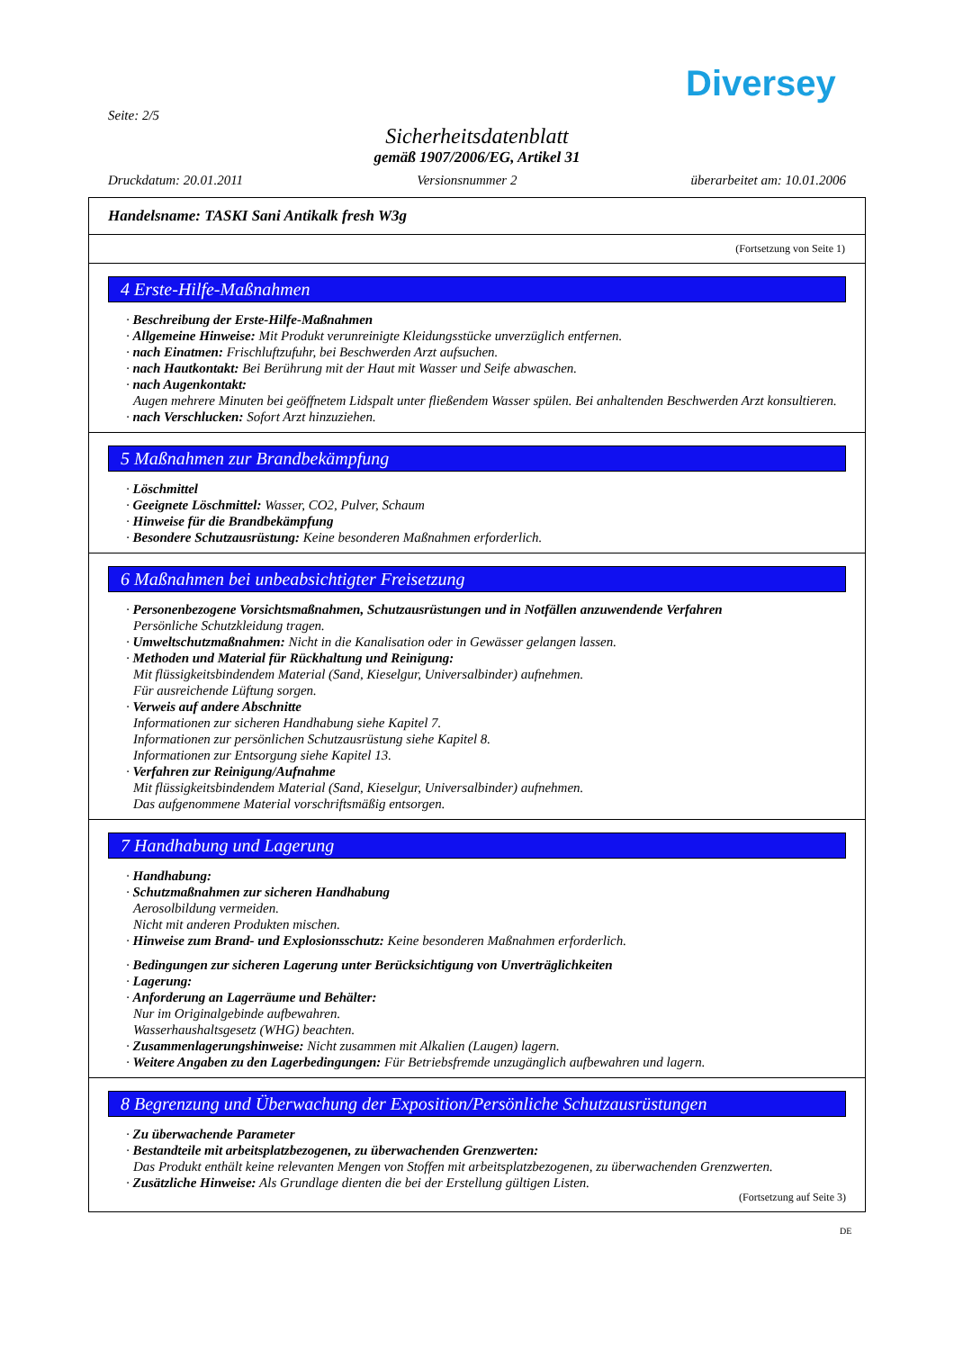Diversey
Seite: 2/5
Sicherheitsdatenblatt
gemäß 1907/2006/EG, Artikel 31
Druckdatum: 20.01.2011 Versionsnummer 2 überarbeitet am: 10.01.2006
Handelsname: TASKI Sani Antikalk fresh W3g
(Fortsetzung von Seite 1)
4 Erste-Hilfe-Maßnahmen
· Beschreibung der Erste-Hilfe-Maßnahmen
· Allgemeine Hinweise: Mit Produkt verunreinigte Kleidungsstücke unverzüglich entfernen.
· nach Einatmen: Frischluftzufuhr, bei Beschwerden Arzt aufsuchen.
· nach Hautkontakt: Bei Berührung mit der Haut mit Wasser und Seife abwaschen.
· nach Augenkontakt:
Augen mehrere Minuten bei geöffnetem Lidspalt unter fließendem Wasser spülen. Bei anhaltenden Beschwerden Arzt konsultieren.
· nach Verschlucken: Sofort Arzt hinzuziehen.
5 Maßnahmen zur Brandbekämpfung
· Löschmittel
· Geeignete Löschmittel: Wasser, CO2, Pulver, Schaum
· Hinweise für die Brandbekämpfung
· Besondere Schutzausrüstung: Keine besonderen Maßnahmen erforderlich.
6 Maßnahmen bei unbeabsichtigter Freisetzung
· Personenbezogene Vorsichtsmaßnahmen, Schutzausrüstungen und in Notfällen anzuwendende Verfahren
Persönliche Schutzkleidung tragen.
· Umweltschutzmaßnahmen: Nicht in die Kanalisation oder in Gewässer gelangen lassen.
· Methoden und Material für Rückhaltung und Reinigung:
Mit flüssigkeitsbindendem Material (Sand, Kieselgur, Universalbinder) aufnehmen.
Für ausreichende Lüftung sorgen.
· Verweis auf andere Abschnitte
Informationen zur sicheren Handhabung siehe Kapitel 7.
Informationen zur persönlichen Schutzausrüstung siehe Kapitel 8.
Informationen zur Entsorgung siehe Kapitel 13.
· Verfahren zur Reinigung/Aufnahme
Mit flüssigkeitsbindendem Material (Sand, Kieselgur, Universalbinder) aufnehmen.
Das aufgenommene Material vorschriftsmäßig entsorgen.
7 Handhabung und Lagerung
· Handhabung:
· Schutzmaßnahmen zur sicheren Handhabung
Aerosolbildung vermeiden.
Nicht mit anderen Produkten mischen.
· Hinweise zum Brand- und Explosionsschutz: Keine besonderen Maßnahmen erforderlich.
· Bedingungen zur sicheren Lagerung unter Berücksichtigung von Unverträglichkeiten
· Lagerung:
· Anforderung an Lagerräume und Behälter:
Nur im Originalgebinde aufbewahren.
Wasserhaushaltsgesetz (WHG) beachten.
· Zusammenlagerungshinweise: Nicht zusammen mit Alkalien (Laugen) lagern.
· Weitere Angaben zu den Lagerbedingungen: Für Betriebsfremde unzugänglich aufbewahren und lagern.
8 Begrenzung und Überwachung der Exposition/Persönliche Schutzausrüstungen
· Zu überwachende Parameter
· Bestandteile mit arbeitsplatzbezogenen, zu überwachenden Grenzwerten:
Das Produkt enthält keine relevanten Mengen von Stoffen mit arbeitsplatzbezogenen, zu überwachenden Grenzwerten.
· Zusätzliche Hinweise: Als Grundlage dienten die bei der Erstellung gültigen Listen.
(Fortsetzung auf Seite 3)
DE